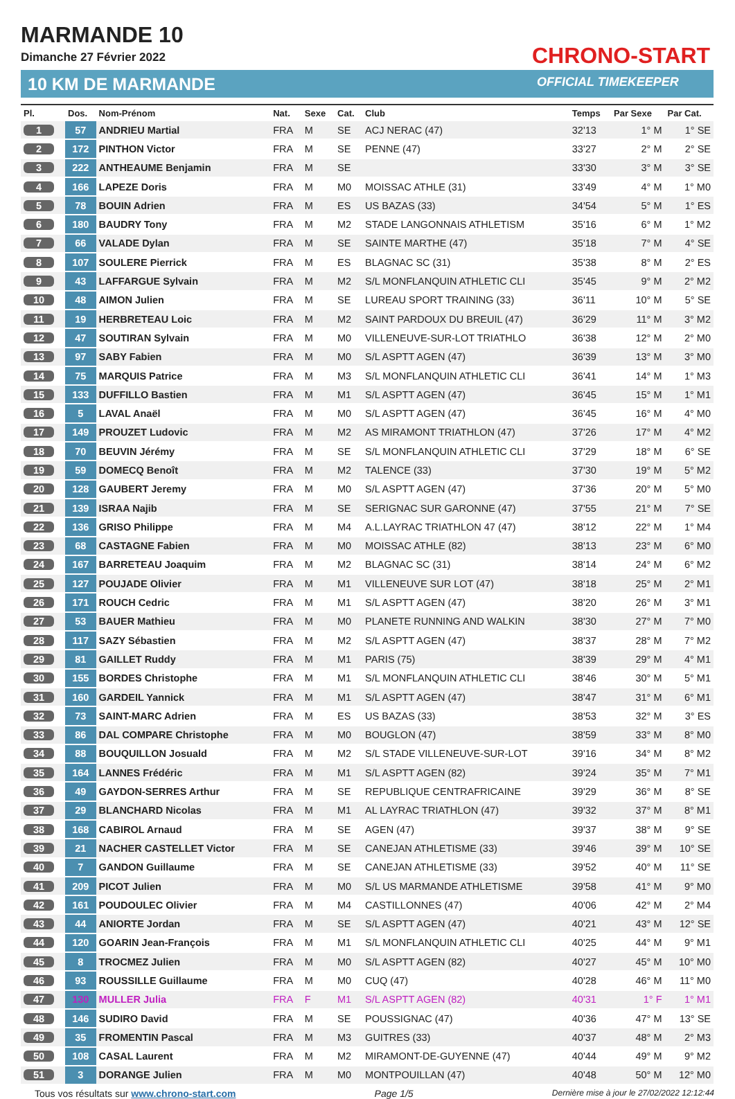MARMANDE 10
Dimanche 27 Février 2022
10 KM DE MARMANDE
CHRONO-START
OFFICIAL TIMEKEEPER
| Pl. | Dos. | Nom-Prénom | Nat. | Sexe | Cat. | Club | Temps | Par Sexe | Par Cat. |
| --- | --- | --- | --- | --- | --- | --- | --- | --- | --- |
| 1 | 57 | ANDRIEU Martial | FRA | M | SE | ACJ NERAC (47) | 32'13 | 1° M | 1° SE |
| 2 | 172 | PINTHON Victor | FRA | M | SE | PENNE (47) | 33'27 | 2° M | 2° SE |
| 3 | 222 | ANTHEAUME Benjamin | FRA | M | SE | | 33'30 | 3° M | 3° SE |
| 4 | 166 | LAPEZE Doris | FRA | M | M0 | MOISSAC ATHLE (31) | 33'49 | 4° M | 1° M0 |
| 5 | 78 | BOUIN Adrien | FRA | M | ES | US BAZAS (33) | 34'54 | 5° M | 1° ES |
| 6 | 180 | BAUDRY Tony | FRA | M | M2 | STADE LANGONNAIS ATHLETISM | 35'16 | 6° M | 1° M2 |
| 7 | 66 | VALADE Dylan | FRA | M | SE | SAINTE MARTHE (47) | 35'18 | 7° M | 4° SE |
| 8 | 107 | SOULERE Pierrick | FRA | M | ES | BLAGNAC SC (31) | 35'38 | 8° M | 2° ES |
| 9 | 43 | LAFFARGUE Sylvain | FRA | M | M2 | S/L MONFLANQUIN ATHLETIC CLI | 35'45 | 9° M | 2° M2 |
| 10 | 48 | AIMON Julien | FRA | M | SE | LUREAU SPORT TRAINING (33) | 36'11 | 10° M | 5° SE |
| 11 | 19 | HERBRETEAU Loic | FRA | M | M2 | SAINT PARDOUX DU BREUIL (47) | 36'29 | 11° M | 3° M2 |
| 12 | 47 | SOUTIRAN Sylvain | FRA | M | M0 | VILLENEUVE-SUR-LOT TRIATHLO | 36'38 | 12° M | 2° M0 |
| 13 | 97 | SABY Fabien | FRA | M | M0 | S/L ASPTT AGEN (47) | 36'39 | 13° M | 3° M0 |
| 14 | 75 | MARQUIS Patrice | FRA | M | M3 | S/L MONFLANQUIN ATHLETIC CLI | 36'41 | 14° M | 1° M3 |
| 15 | 133 | DUFFILLO Bastien | FRA | M | M1 | S/L ASPTT AGEN (47) | 36'45 | 15° M | 1° M1 |
| 16 | 5 | LAVAL Anaël | FRA | M | M0 | S/L ASPTT AGEN (47) | 36'45 | 16° M | 4° M0 |
| 17 | 149 | PROUZET Ludovic | FRA | M | M2 | AS MIRAMONT TRIATHLON (47) | 37'26 | 17° M | 4° M2 |
| 18 | 70 | BEUVIN Jérémy | FRA | M | SE | S/L MONFLANQUIN ATHLETIC CLI | 37'29 | 18° M | 6° SE |
| 19 | 59 | DOMECQ Benoît | FRA | M | M2 | TALENCE (33) | 37'30 | 19° M | 5° M2 |
| 20 | 128 | GAUBERT Jeremy | FRA | M | M0 | S/L ASPTT AGEN (47) | 37'36 | 20° M | 5° M0 |
| 21 | 139 | ISRAA Najib | FRA | M | SE | SERIGNAC SUR GARONNE (47) | 37'55 | 21° M | 7° SE |
| 22 | 136 | GRISO Philippe | FRA | M | M4 | A.L.LAYRAC TRIATHLON 47 (47) | 38'12 | 22° M | 1° M4 |
| 23 | 68 | CASTAGNE Fabien | FRA | M | M0 | MOISSAC ATHLE (82) | 38'13 | 23° M | 6° M0 |
| 24 | 167 | BARRETEAU Joaquim | FRA | M | M2 | BLAGNAC SC (31) | 38'14 | 24° M | 6° M2 |
| 25 | 127 | POUJADE Olivier | FRA | M | M1 | VILLENEUVE SUR LOT (47) | 38'18 | 25° M | 2° M1 |
| 26 | 171 | ROUCH Cedric | FRA | M | M1 | S/L ASPTT AGEN (47) | 38'20 | 26° M | 3° M1 |
| 27 | 53 | BAUER Mathieu | FRA | M | M0 | PLANETE RUNNING AND WALKIN | 38'30 | 27° M | 7° M0 |
| 28 | 117 | SAZY Sébastien | FRA | M | M2 | S/L ASPTT AGEN (47) | 38'37 | 28° M | 7° M2 |
| 29 | 81 | GAILLET Ruddy | FRA | M | M1 | PARIS (75) | 38'39 | 29° M | 4° M1 |
| 30 | 155 | BORDES Christophe | FRA | M | M1 | S/L MONFLANQUIN ATHLETIC CLI | 38'46 | 30° M | 5° M1 |
| 31 | 160 | GARDEIL Yannick | FRA | M | M1 | S/L ASPTT AGEN (47) | 38'47 | 31° M | 6° M1 |
| 32 | 73 | SAINT-MARC Adrien | FRA | M | ES | US BAZAS (33) | 38'53 | 32° M | 3° ES |
| 33 | 86 | DAL COMPARE Christophe | FRA | M | M0 | BOUGLON (47) | 38'59 | 33° M | 8° M0 |
| 34 | 88 | BOUQUILLON Josuald | FRA | M | M2 | S/L STADE VILLENEUVE-SUR-LOT | 39'16 | 34° M | 8° M2 |
| 35 | 164 | LANNES Frédéric | FRA | M | M1 | S/L ASPTT AGEN (82) | 39'24 | 35° M | 7° M1 |
| 36 | 49 | GAYDON-SERRES Arthur | FRA | M | SE | REPUBLIQUE CENTRAFRICAINE | 39'29 | 36° M | 8° SE |
| 37 | 29 | BLANCHARD Nicolas | FRA | M | M1 | AL LAYRAC TRIATHLON (47) | 39'32 | 37° M | 8° M1 |
| 38 | 168 | CABIROL Arnaud | FRA | M | SE | AGEN (47) | 39'37 | 38° M | 9° SE |
| 39 | 21 | NACHER CASTELLET Victor | FRA | M | SE | CANEJAN ATHLETISME (33) | 39'46 | 39° M | 10° SE |
| 40 | 7 | GANDON Guillaume | FRA | M | SE | CANEJAN ATHLETISME (33) | 39'52 | 40° M | 11° SE |
| 41 | 209 | PICOT Julien | FRA | M | M0 | S/L US MARMANDE ATHLETISME | 39'58 | 41° M | 9° M0 |
| 42 | 161 | POUDOULEC Olivier | FRA | M | M4 | CASTILLONNES (47) | 40'06 | 42° M | 2° M4 |
| 43 | 44 | ANIORTE Jordan | FRA | M | SE | S/L ASPTT AGEN (47) | 40'21 | 43° M | 12° SE |
| 44 | 120 | GOARIN Jean-François | FRA | M | M1 | S/L MONFLANQUIN ATHLETIC CLI | 40'25 | 44° M | 9° M1 |
| 45 | 8 | TROCMEZ Julien | FRA | M | M0 | S/L ASPTT AGEN (82) | 40'27 | 45° M | 10° M0 |
| 46 | 93 | ROUSSILLE Guillaume | FRA | M | M0 | CUQ (47) | 40'28 | 46° M | 11° M0 |
| 47 | 130 | MULLER Julia | FRA | F | M1 | S/L ASPTT AGEN (82) | 40'31 | 1° F | 1° M1 |
| 48 | 146 | SUDIRO David | FRA | M | SE | POUSSIGNAC (47) | 40'36 | 47° M | 13° SE |
| 49 | 35 | FROMENTIN Pascal | FRA | M | M3 | GUITRES (33) | 40'37 | 48° M | 2° M3 |
| 50 | 108 | CASAL Laurent | FRA | M | M2 | MIRAMONT-DE-GUYENNE (47) | 40'44 | 49° M | 9° M2 |
| 51 | 3 | DORANGE Julien | FRA | M | M0 | MONTPOUILLAN (47) | 40'48 | 50° M | 12° M0 |
Tous vos résultats sur www.chrono-start.com Page 1/5 Dernière mise à jour le 27/02/2022 12:12:44